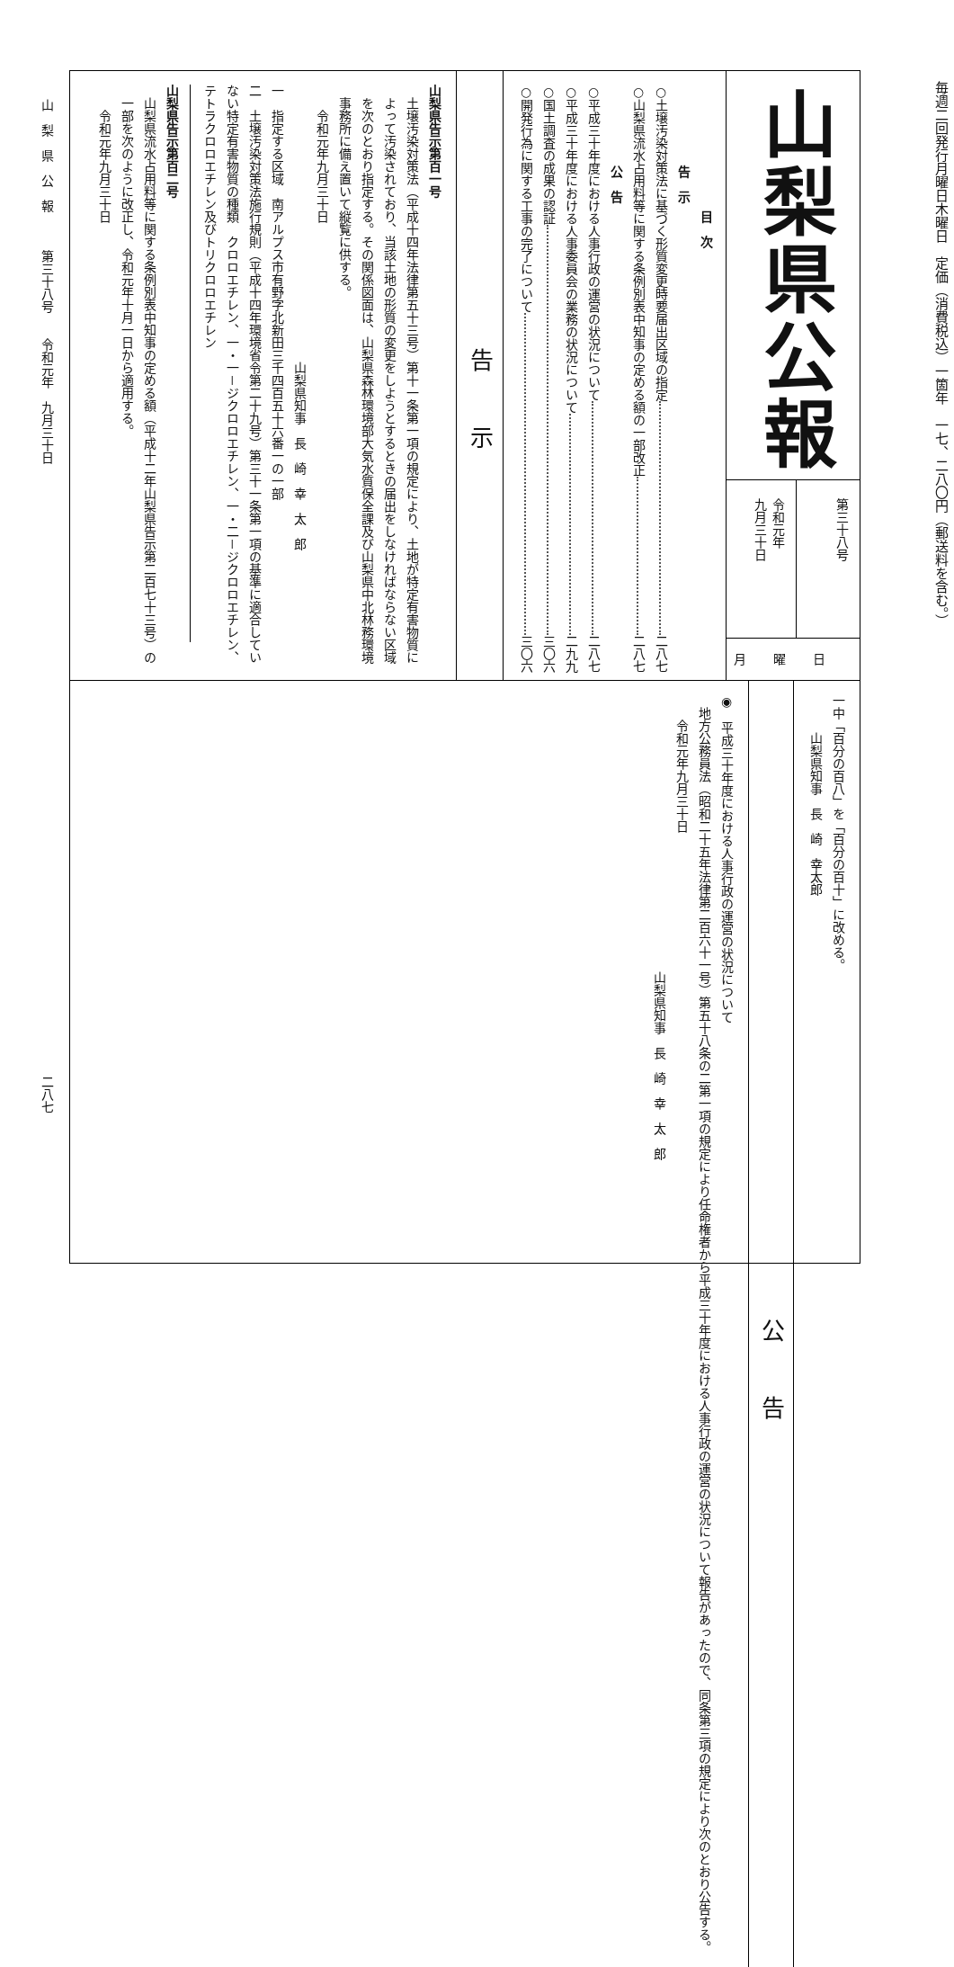毎週二回発行月曜日木曜日　定価（消費税込）一箇年　一七、二八〇円（郵送料を含む。）
山梨県公報
第三十八号
令和元年
九月三十日
月曜日
目　次
告　示
○土壌汚染対策法に基づく形質変更時要届出区域の指定 二八七
○山梨県流水占用料等に関する条例別表中知事の定める額の一部改正 二八七
公　告
○平成三十年度における人事行政の運営の状況について 二八七
○平成三十年度における人事委員会の業務の状況について 二九九
○国土調査の成果の認証 三〇六
○開発行為に関する工事の完了について 三〇六
告示
山梨県告示第百一号
土壌汚染対策法（平成十四年法律第五十三号）第十一条第一項の規定により、土地が特定有害物質によって汚染されており、当該土地の形質の変更をしようとするときの届出をしなければならない区域を次のとおり指定する。その関係図面は、山梨県森林環境部大気水質保全課及び山梨県中北林務環境事務所に備え置いて縦覧に供する。
令和元年九月三十日
山梨県知事　長　崎　幸　太　郎
一　指定する区域　南アルプス市有野字北新田三千四百五十六番一の一部
二　土壌汚染対策法施行規則（平成十四年環境省令第二十九号）第三十一条第一項の基準に適合していない特定有害物質の種類　クロロエチレン、一・一－ジクロロエチレン、一・二－ジクロロエチレン、テトラクロロエチレン及びトリクロロエチレン
山梨県告示第百二号
山梨県流水占用料等に関する条例別表中知事の定める額（平成十二年山梨県告示第二百七十三号）の一部を次のように改正し、令和元年十月一日から適用する。
令和元年九月三十日
一中「百分の百八」を「百分の百十」に改める。
山梨県知事　長　崎　幸太郎
公告
◉　平成三十年度における人事行政の運営の状況について
地方公務員法（昭和二十五年法律第二百六十一号）第五十八条の二第一項の規定により任命権者から平成三十年度における人事行政の運営の状況について報告があったので、同条第三項の規定により次のとおり公告する。
令和元年九月三十日
山梨県知事　長　崎　幸　太　郎
山　梨　県　公　報　　　第三十八号　　令和元年　九月三十日二八七